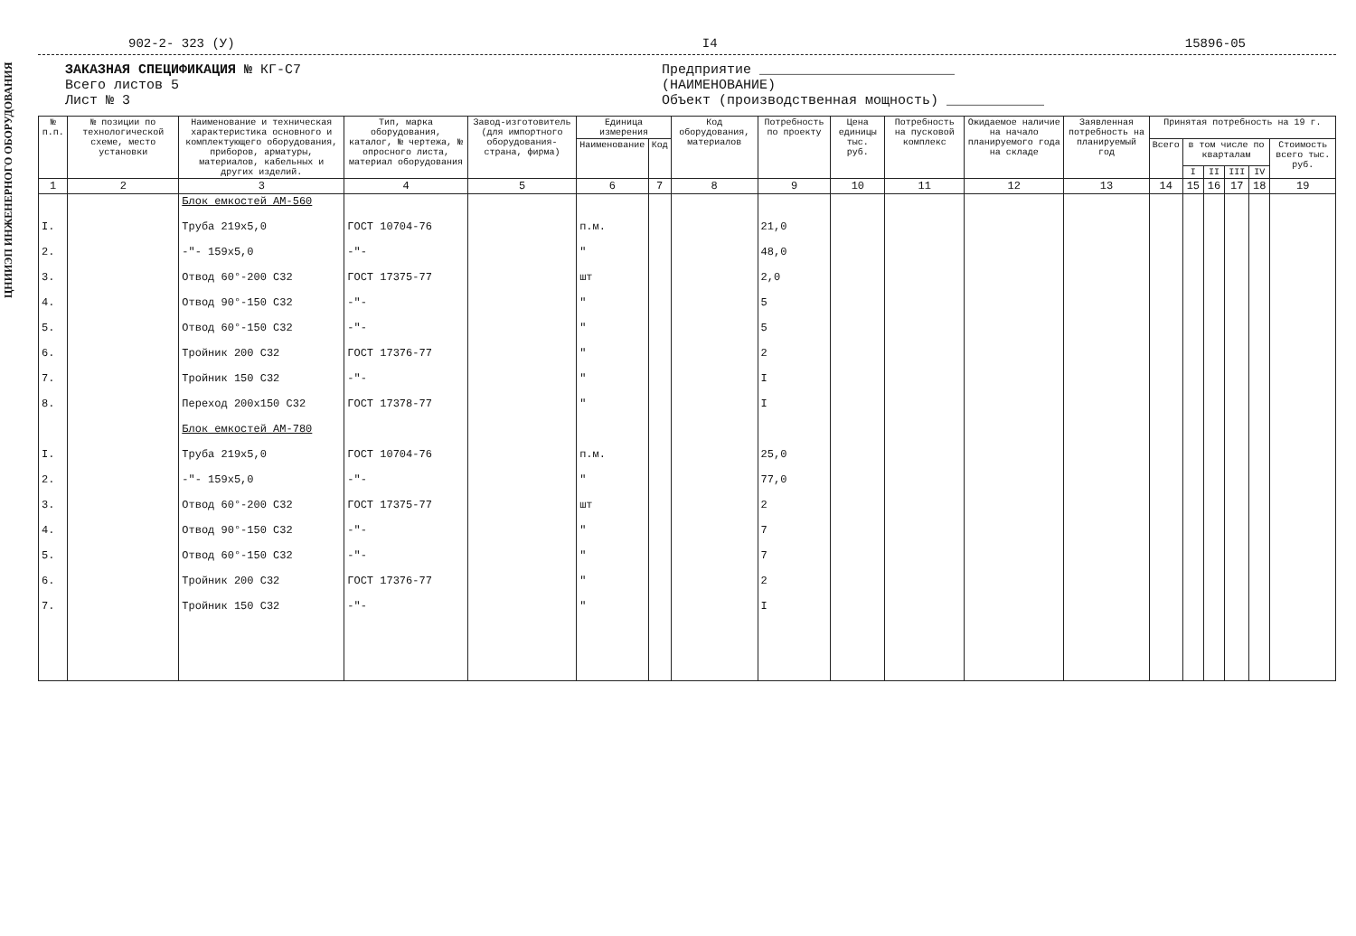ЦНИИЭП ИНЖЕНЕРНОГО ОБОРУДОВАНИЯ
902-2- 323 (У) I4 15896-05
ЗАКАЗНАЯ СПЕЦИФИКАЦИЯ № КГ-С7
Всего листов 5
Лист № 3
Предприятие ________________________
(НАИМЕНОВАНИЕ)
Объект (производственная мощность) ____________
| № п.п. | № позиции по технологической схеме, место установки | Наименование и техническая характеристика основного и комплектующего оборудования, приборов, арматуры, материалов, кабельных и других изделий. | Тип, марка оборудования, каталог, № чертежа, № опросного листа, материал оборудования | Завод-изготовитель (для импортного оборудования-страна, фирма) | Единица измерения | | Код оборудования, материалов | Потребность по проекту | Цена единицы тыс. руб. | Потребность на пусковой комплекс | Ожидаемое наличие на начало планируемого года на складе | Заявленная потребность на планируемый год | Принятая потребность на 19 г. | | | | | |
| --- | --- | --- | --- | --- | --- | --- | --- | --- | --- | --- | --- | --- | --- | --- | --- | --- | --- | --- |
| | | | | | Наименование | Код | | | | | | | Всего | в том числе по кварталам | | | | Стоимость всего тыс. руб. |
| | | | | | | | | | | | | | | I | II | III | IV | |
| 1 | 2 | 3 | 4 | 5 | 6 | 7 | 8 | 9 | 10 | 11 | 12 | 13 | 14 | 15 | 16 | 17 | 18 | 19 |
| | | Блок емкостей АМ-560 | | | | | | | | | | | | | | | | |
| I. | | Труба 219x5,0 | ГОСТ 10704-76 | | п.м. | | | 21,0 | | | | | | | | | | |
| 2. | | -"- 159x5,0 | -"- | | " | | | 48,0 | | | | | | | | | | |
| 3. | | Отвод 60°-200 С32 | ГОСТ 17375-77 | | шт | | | 2,0 | | | | | | | | | | |
| 4. | | Отвод 90°-150 С32 | -"- | | " | | | 5 | | | | | | | | | | |
| 5. | | Отвод 60°-150 С32 | -"- | | " | | | 5 | | | | | | | | | | |
| 6. | | Тройник 200 С32 | ГОСТ 17376-77 | | " | | | 2 | | | | | | | | | | |
| 7. | | Тройник 150 С32 | -"- | | " | | | I | | | | | | | | | | |
| 8. | | Переход 200x150 С32 | ГОСТ 17378-77 | | " | | | I | | | | | | | | | | |
| | | Блок емкостей АМ-780 | | | | | | | | | | | | | | | | |
| I. | | Труба 219x5,0 | ГОСТ 10704-76 | | п.м. | | | 25,0 | | | | | | | | | | |
| 2. | | -"- 159x5,0 | -"- | | " | | | 77,0 | | | | | | | | | | |
| 3. | | Отвод 60°-200 С32 | ГОСТ 17375-77 | | шт | | | 2 | | | | | | | | | | |
| 4. | | Отвод 90°-150 С32 | -"- | | " | | | 7 | | | | | | | | | | |
| 5. | | Отвод 60°-150 С32 | -"- | | " | | | 7 | | | | | | | | | | |
| 6. | | Тройник 200 С32 | ГОСТ 17376-77 | | " | | | 2 | | | | | | | | | | |
| 7. | | Тройник 150 С32 | -"- | | " | | | I | | | | | | | | | | |